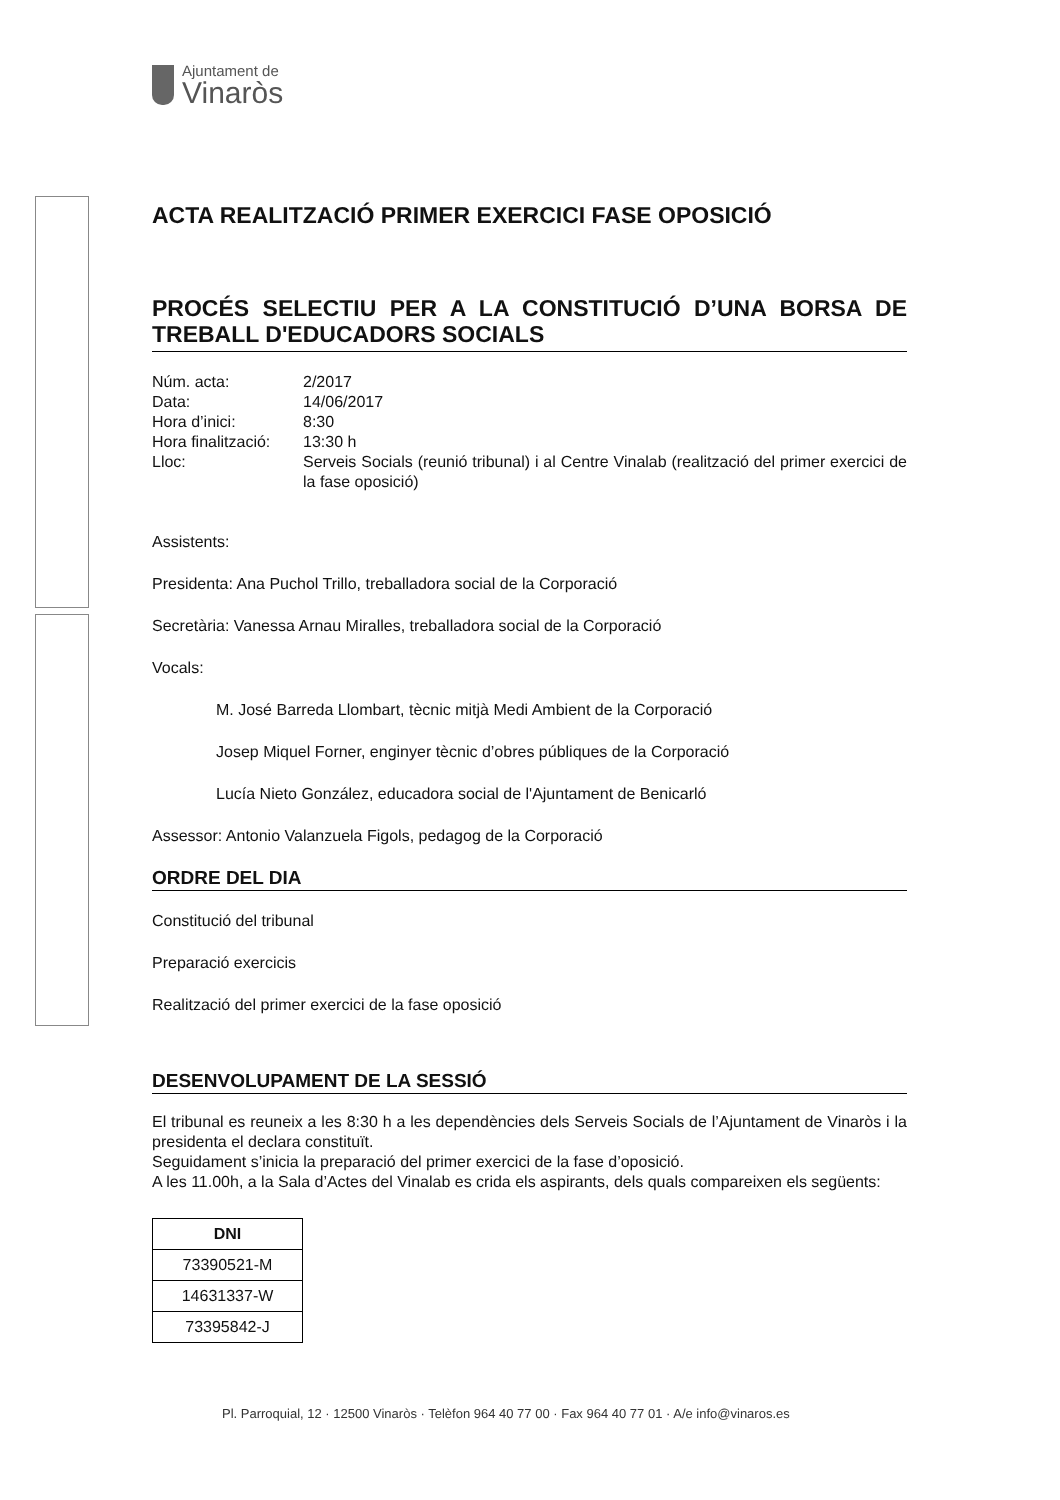Ajuntament de
Vinaròs
ACTA REALITZACIÓ PRIMER EXERCICI FASE OPOSICIÓ
PROCÉS SELECTIU PER A LA CONSTITUCIÓ D’UNA BORSA DE TREBALL D'EDUCADORS SOCIALS
| Núm. acta: | 2/2017 |
| Data: | 14/06/2017 |
| Hora d’inici: | 8:30 |
| Hora finalització: | 13:30 h |
| Lloc: | Serveis Socials (reunió tribunal) i al Centre Vinalab (realització del primer exercici de la fase oposició) |
Assistents:
Presidenta: Ana Puchol Trillo, treballadora social de la Corporació
Secretària: Vanessa Arnau Miralles, treballadora social de la Corporació
Vocals:
M. José Barreda Llombart, tècnic mitjà Medi Ambient de la Corporació
Josep Miquel Forner, enginyer tècnic d’obres públiques de la Corporació
Lucía Nieto González, educadora social de l'Ajuntament de Benicarló
Assessor: Antonio Valanzuela Figols, pedagog de la Corporació
ORDRE DEL DIA
Constitució del tribunal
Preparació exercicis
Realització del primer exercici de la fase oposició
DESENVOLUPAMENT DE LA SESSIÓ
El tribunal es reuneix a les 8:30 h a les dependències dels Serveis Socials de l’Ajuntament de Vinaròs i la presidenta el declara constituït.
Seguidament s’inicia la preparació del primer exercici de la fase d’oposició.
A les 11.00h, a la Sala d’Actes del Vinalab es crida els aspirants, dels quals compareixen els següents:
| DNI |
| --- |
| 73390521-M |
| 14631337-W |
| 73395842-J |
Pl. Parroquial, 12 · 12500 Vinaròs · Telèfon 964 40 77 00 · Fax 964 40 77 01 · A/e info@vinaros.es